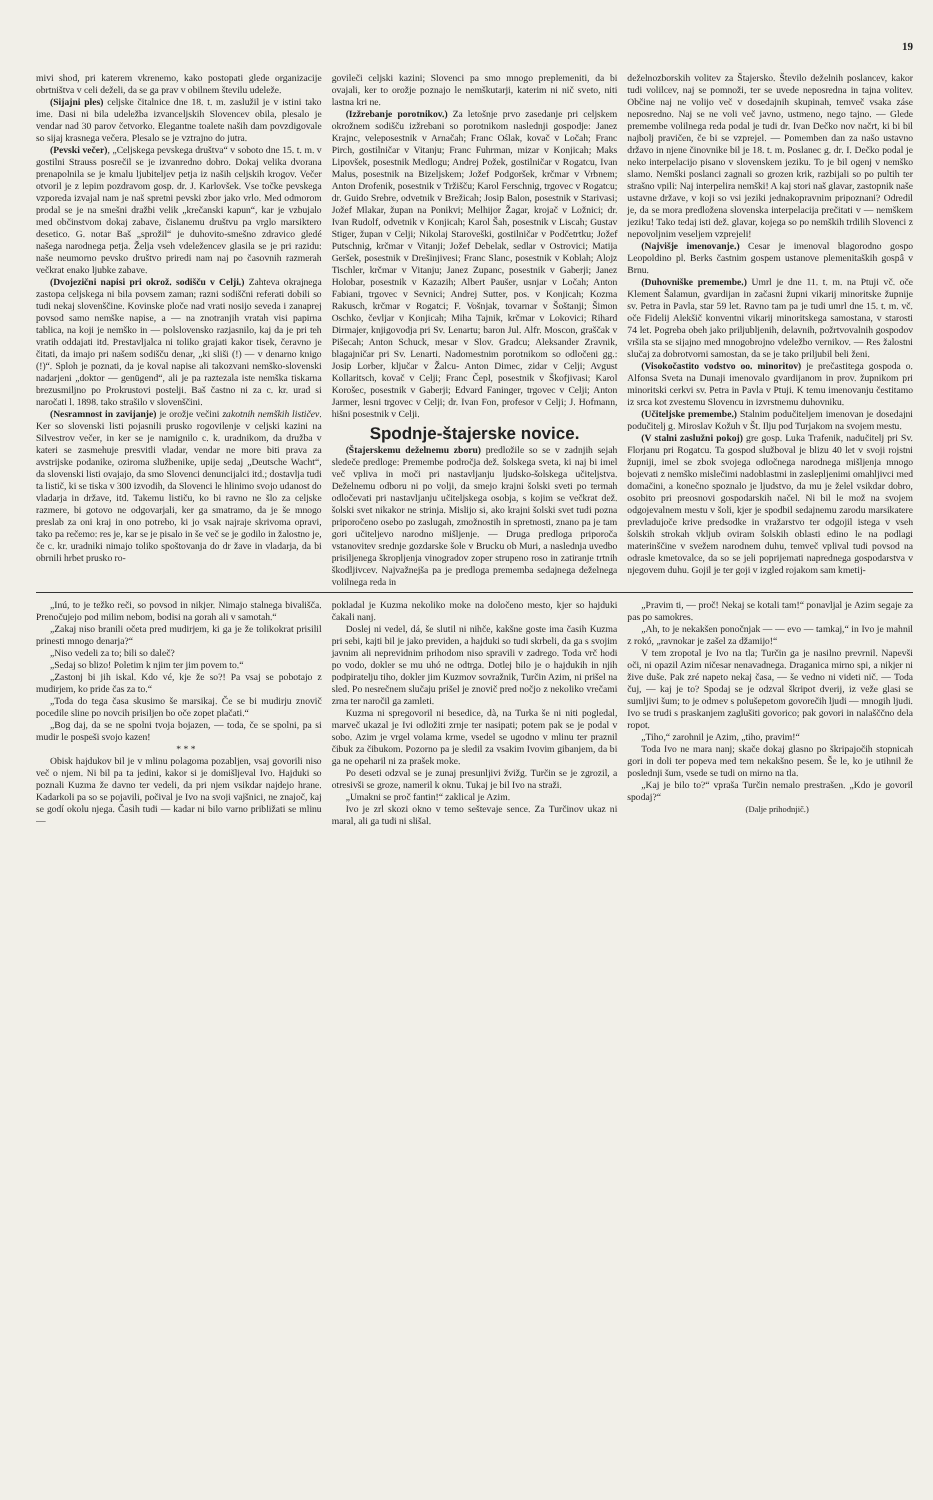19
mivi shod, pri katerem vkrenemo, kako postopati glede organizacije obrtništva v celi deželi, da se ga prav v obilnem številu udeleže.
(Sijajni ples) celjske čitalnice dne 18. t. m. zaslužil je v istini tako ime. Dasi ni bila udeležba izvanceljskih Slovencev obila, plesalo je vendar nad 30 parov četvorko. Elegantne toalete naših dam povzdigovale so sijaj krasnega večera. Plesalo se je vztrajno do jutra.
(Pevski večer), „Celjskega pevskega društva“ v soboto dne 15. t. m. v gostilni Strauss posrečil se je izvanredno dobro. Dokaj velika dvorana prenapolnila se je kmalu ljubiteljev petja iz naših celjskih krogov. Večer otvoril je z lepim pozdravom gosp. dr. J. Karlovšek. Vse točke pevskega vzporeda izvajal nam je naš spretni pevski zbor jako vrlo. Med odmorom prodal se je na smešni dražbi velik „krečanski kapun“, kar je vzbujalo med občinstvom dokaj zabave, čislanemu društvu pa vrglo marsiktero desetico. G. notar Baš „sprožil“ je duhovito-smešno zdravico gledé našega narodnega petja. Želja vseh vdeležencev glasila se je pri razidu: naše neumorno pevsko društvo priredi nam naj po časovnih razmerah večkrat enako ljubke zabave.
(Dvojezični napisi pri okrož. sodišču v Celji.) Zahteva okrajnega zastopa celjskega ni bila povsem zaman; razni sodiščni referati dobili so tudi nekaj slovenščine. Kovinske ploče nad vrati nosijo seveda i zanaprej povsod samo nemške napise, a — na znotranjih vratah visi papirna tablica, na koji je nemško in — polslovensko razjasnilo, kaj da je pri teh vratih oddajati itd. Prestavljalca ni toliko grajati kakor tisek, čeravno je čitati, da imajo pri našem sodišču denar, „ki sliši (!) — v denarno knigo (!)“. Sploh je poznati, da je koval napise ali takozvani nemško-slovenski nadarjeni „doktor — genügend“, ali je pa raztezala iste nemška tiskarna brezusmiljno po Prokrustovi postelji. Baš častno ni za c. kr. urad si naročati l. 1898. tako strašilo v slovenščini.
(Nesramnost in zavijanje) je orožje večini zakotnih nemških lističev. Ker so slovenski listi pojasnili prusko rogovilenje v celjski kazini na Silvestrov večer, in ker se je namignilo c. k. uradnikom, da družba v kateri se zasmehuje presvitli vladar, vendar ne more biti prava za avstrijske podanike, oziroma službenike, upije sedaj „Deutsche Wacht“, da slovenski listi ovajajo, da smo Slovenci denuncijalci itd.; dostavlja tudi ta listič, ki se tiska v 300 izvodih, da Slovenci le hlinimo svojo udanost do vladarja in države, itd. Takemu lističu, ko bi ravno ne šlo za celjske razmere, bi gotovo ne odgovarjali, ker ga smatramo, da je še mnogo preslab za oni kraj in ono potrebo, ki jo vsak najraje skrivoma opravi, tako pa rečemo: res je, kar se je pisalo in še več se je godilo in žalostno je, če c. kr. uradniki nimajo toliko spoštovanja do dr žave in vladarja, da bi obrnili hrbet prusko ro-
govileči celjski kazini; Slovenci pa smo mnogo preplemeniti, da bi ovajali, ker to orožje poznajo le nemškutarji, katerim ni nič sveto, niti lastna kri ne.
(Izžrebanje porotnikov.) Za letošnje prvo zasedanje pri celjskem okrožnem sodišču izžrebani so porotnikom naslednji gospodje: Janez Krajnc, veleposestnik v Arnačah; Franc Oślak, kovač v Ločah; Franc Pirch, gostilničar v Vitanju; Franc Fuhrman, mizar v Konjicah; Maks Lipovšek, posestnik Medlogu; Andrej Požek, gostilničar v Rogatcu, Ivan Malus, posestnik na Bizeljskem; Jožef Podgoršek, krčmar v Vrbnem; Anton Drofenik, posestnik v Tržišču; Karol Ferschnig, trgovec v Rogatcu; dr. Guido Srebre, odvetnik v Brežicah; Josip Balon, posestnik v Starivasi; Jožef Mlakar, župan na Ponikvi; Melhijor Žagar, krojač v Ložnici; dr. Ivan Rudolf, odvetnik v Konjicah; Karol Šah, posestnik v Liscah; Gustav Stiger, župan v Celji; Nikolaj Staroveški, gostilničar v Podčetrtku; Jožef Putschnig, krčmar v Vitanji; Jožef Debelak, sedlar v Ostrovici; Matija Geršek, posestnik v Drešinjivesi; Franc Slanc, posestnik v Koblah; Alojz Tischler, krčmar v Vitanju; Janez Zupanc, posestnik v Gaberji; Janez Holobar, posestnik v Kazazih; Albert Paušer, usnjar v Ločah; Anton Fabiani, trgovec v Sevnici; Andrej Sutter, pos. v Konjicah; Kozma Rakusch, krčmar v Rogatci; F. Vošnjak, tovarnar v Šoštanji; Šimon Oschko, čevljar v Konjicah; Miha Tajnik, krčmar v Lokovici; Rihard Dirmajer, knjigovodja pri Sv. Lenartu; baron Jul. Alfr. Moscon, graščak v Pišecah; Anton Schuck, mesar v Slov. Gradcu; Aleksander Zravnik, blagajničar pri Sv. Lenarti. Nadomestnim porotnikom so odločeni gg.: Josip Lorber, ključar v Žalcu- Anton Dimec, zidar v Celji; Avgust Kollaritsch, kovač v Celji; Franc Čepl, posestnik v Škofjivasi; Karol Korošec, posestnik v Gaberji; Edvard Faninger, trgovec v Celji; Anton Jarmer, lesni trgovec v Celji; dr. Ivan Fon, profesor v Celji; J. Hofmann, hišni posestnik v Celji.
Spodnje-štajerske novice.
(Štajerskemu deželnemu zboru) predložile so se v zadnjih sejah sledeče predloge: Premembe področja dež. šolskega sveta, ki naj bi imel več vpliva in moči pri nastavljanju ljudsko-šolskega učiteljstva. Deželnemu odboru ni po volji, da smejo krajni šolski sveti po termah odločevati pri nastavljanju učiteljskega osobja, s kojim se večkrat dež. šolski svet nikakor ne strinja. Mislijo si, ako krajni šolski svet tudi pozna priporočeno osebo po zaslugah, zmožnostih in spretnosti, znano pa je tam gori učiteljevo narodno mišljenje. — Druga predloga priporoča vstanovitev srednje gozdarske šole v Brucku ob Muri, a naslednja uvedbo prisiljenega škropljenja vinogradov zoper strupeno roso in zatiranje trtnih škodljivcev. Najvažnejša pa je predloga prememba sedajnega deželnega volilnega reda in
deželnozborskih volitev za Štajersko. Število deželnih poslancev, kakor tudi volilcev, naj se pomnoži, ter se uvede neposredna in tajna volitev. Občine naj ne volijo več v dosedajnih skupinah, temveč vsaka záse neposredno. Naj se ne voli več javno, ustmeno, nego tajno. — Glede premembe volilnega reda podal je tudi dr. Ivan Dečko nov načrt, ki bi bil najbolj pravičen, če bi se vzprejel. — Pomemben dan za našo ustavno državo in njene činovnike bil je 18. t. m. Poslanec g. dr. I. Dečko podal je neko interpelacijo pisano v slovenskem jeziku. To je bil ogenj v nemško slamo. Nemški poslanci zagnali so grozen krik, razbijali so po pultih ter strašno vpili: Naj interpelira nemški! A kaj stori naš glavar, zastopnik naše ustavne države, v koji so vsi jeziki jednakopravnim pripoznani? Odredil je, da se mora predložena slovenska interpelacija prečitati v — nemškem jeziku! Tako tedaj isti dež. glavar, kojega so po nemških trdilih Slovenci z nepovoljnim veseljem vzprejeli!
(Najvišje imenovanje.) Cesar je imenoval blagorodno gospo Leopoldino pl. Berks častnim gospem ustanove plemenitaških gospâ v Brnu.
(Duhovniške premembe.) Umrl je dne 11. t. m. na Ptuji vč. oče Klement Šalamun, gvardijan in začasni župni vikarij minoritske župnije sv. Petra in Pavla, star 59 let. Ravno tam pa je tudi umrl dne 15. t. m. vč. oče Fidelij Alekšič konventni vikarij minoritskega samostana, v starosti 74 let. Pogreba obeh jako priljubljenih, delavnih, požrtvovalnih gospodov vršila sta se sijajno med mnogobrojno vdeležbo vernikov. — Res žalostni slučaj za dobrotvorni samostan, da se je tako priljubil beli ženi.
(Visokočastito vodstvo oo. minoritov) je prečastitega gospoda o. Alfonsa Sveta na Dunaji imenovalo gvardijanom in prov. župnikom pri minoritski cerkvi sv. Petra in Pavla v Ptuji. K temu imenovanju čestitamo iz srca kot zvestemu Slovencu in izvrstnemu duhovniku.
(Učiteljske premembe.) Stalnim podučiteljem imenovan je dosedajni podučitelj g. Miroslav Kožuh v Št. Ilju pod Turjakom na svojem mestu.
(V stalni zaslužni pokoj) gre gosp. Luka Trafenik, nadučitelj pri Sv. Florjanu pri Rogatcu. Ta gospod služboval je blizu 40 let v svoji rojstni župniji, imel se zbok svojega odločnega narodnega mišljenja mnogo bojevati z nemško mislečimi nadoblastmi in zaslepljenimi omahljivci med domačini, a konečno spoznalo je ljudstvo, da mu je želel vsikdar dobro, osobito pri preosnovi gospodarskih načel. Ni bil le mož na svojem odgojevalnem mestu v šoli, kjer je spodbil sedajnemu zarodu marsikatere prevladujoče krive predsodke in vražarstvo ter odgojil istega v vseh šolskih strokah vkljub oviram šolskih oblasti edino le na podlagi materinščine v svežem narodnem duhu, temveč vplival tudi povsod na odrasle kmetovalce, da so se jeli poprijemati naprednega gospodarstva v njegovem duhu. Gojil je ter goji v izgled rojakom sam kmetij-
„Inú, to je težko reči, so povsod in nikjer. Nimajo stalnega bivališča. Prenočujejo pod milim nebom, bodisi na gorah ali v samotah.“
„Zakaj niso branili očeta pred mudirjem, ki ga je že tolikokrat prisilil prinesti mnogo denarja?“
„Niso vedeli za to; bili so daleč?
„Sedaj so blizo! Poletim k njim ter jim povem to.“
„Zastonj bi jih iskal. Kdo vé, kje že so?! Pa vsaj se pobotajo z mudirjem, ko pride čas za to.“
„Toda do tega časa skusimo še marsikaj. Če se bi mudirju znovič pocedile sline po novcih prisiljen bo oče zopet plačati.“
„Bog daj, da se ne spolni tvoja bojazen, — toda, če se spolni, pa si mudir le pospeši svojo kazen!
* * *
Obisk hajdukov bil je v mlinu polagoma pozabljen, vsaj govorili niso več o njem. Ni bil pa ta jedini, kakor si je domišljeval Ivo. Hajduki so poznali Kuzma že davno ter vedeli, da pri njem vsikdar najdejo hrane. Kadarkoli pa so se pojavili, počival je Ivo na svoji vajšnici, ne znajoč, kaj se godí okolu njega. Časih tudi — kadar ni bilo varno približati se mlinu —
pokladal je Kuzma nekoliko moke na določeno mesto, kjer so hajduki čakali nanj.
Doslej ni vedel, dá, še slutil ni nihče, kakšne goste ima časih Kuzma pri sebi, kajti bil je jako previden, a hajduki so tudi skrbeli, da ga s svojim javnim ali neprevidnim prihodom niso spravili v zadrego. Toda vrč hodi po vodo, dokler se mu uhó ne odtrga. Dotlej bilo je o hajdukih in njih podpiratelju tiho, dokler jim Kuzmov sovražnik, Turčin Azim, ni prišel na sled. Po nesrečnem slučaju prišel je znovič pred nočjo z nekoliko vrečami zrna ter naročil ga zamleti.
Kuzma ni spregovoril ni besedice, dà, na Turka še ni niti pogledal, marveč ukazal je Ivi odložiti zrnje ter nasipati; potem pak se je podal v sobo. Azim je vrgel volama krme, vsedel se ugodno v mlinu ter praznil čibuk za čibukom. Pozorno pa je sledil za vsakim Ivovim gibanjem, da bi ga ne opeharil ni za prašek moke.
Po deseti odzval se je zunaj presunljivi žvižg. Turčin se je zgrozil, a otresivši se groze, nameril k oknu. Tukaj je bil Ivo na straži.
„Umakni se proč fantin!“ zaklical je Azim.
Ivo je zrl skozi okno v temo seštevaje sence. Za Turčinov ukaz ni maral, ali ga tudi ni slišal.
„Pravim ti, — proč! Nekaj se kotali tam!“ ponavljal je Azim segaje za pas po samokres.
„Ah, to je nekakšen ponočnjak — — evo — tamkaj,“ in Ivo je mahnil z rokó, „ravnokar je zašel za džamijo!“
V tem zropotal je Ivo na tla; Turčin ga je nasilno prevrnil. Napevši oči, ni opazil Azim ničesar nenavadnega. Draganica mirno spi, a nikjer ni žive duše. Pak zré napeto nekaj časa, — še vedno ni videti nič. — Toda čuj, — kaj je to? Spodaj se je odzval škripot dverij, iz veže glasi se sumljivi šum; to je odmev s polušepetom govorečih ljudi — mnogih ljudi. Ivo se trudi s praskanjem zaglušiti govorico; pak govori in nalašččno dela ropot.
„Tiho,“ zarohnil je Azim, „tiho, pravim!“
Toda Ivo ne mara nanj; skače dokaj glasno po škripajočih stopnicah gori in doli ter popeva med tem nekakšno pesem. Še le, ko je utihnil že poslednji šum, vsede se tudi on mirno na tla.
„Kaj je bilo to?“ vpraša Turčin nemalo prestrašen. „Kdo je govoril spodaj?“
(Dalje prihodnjič.)